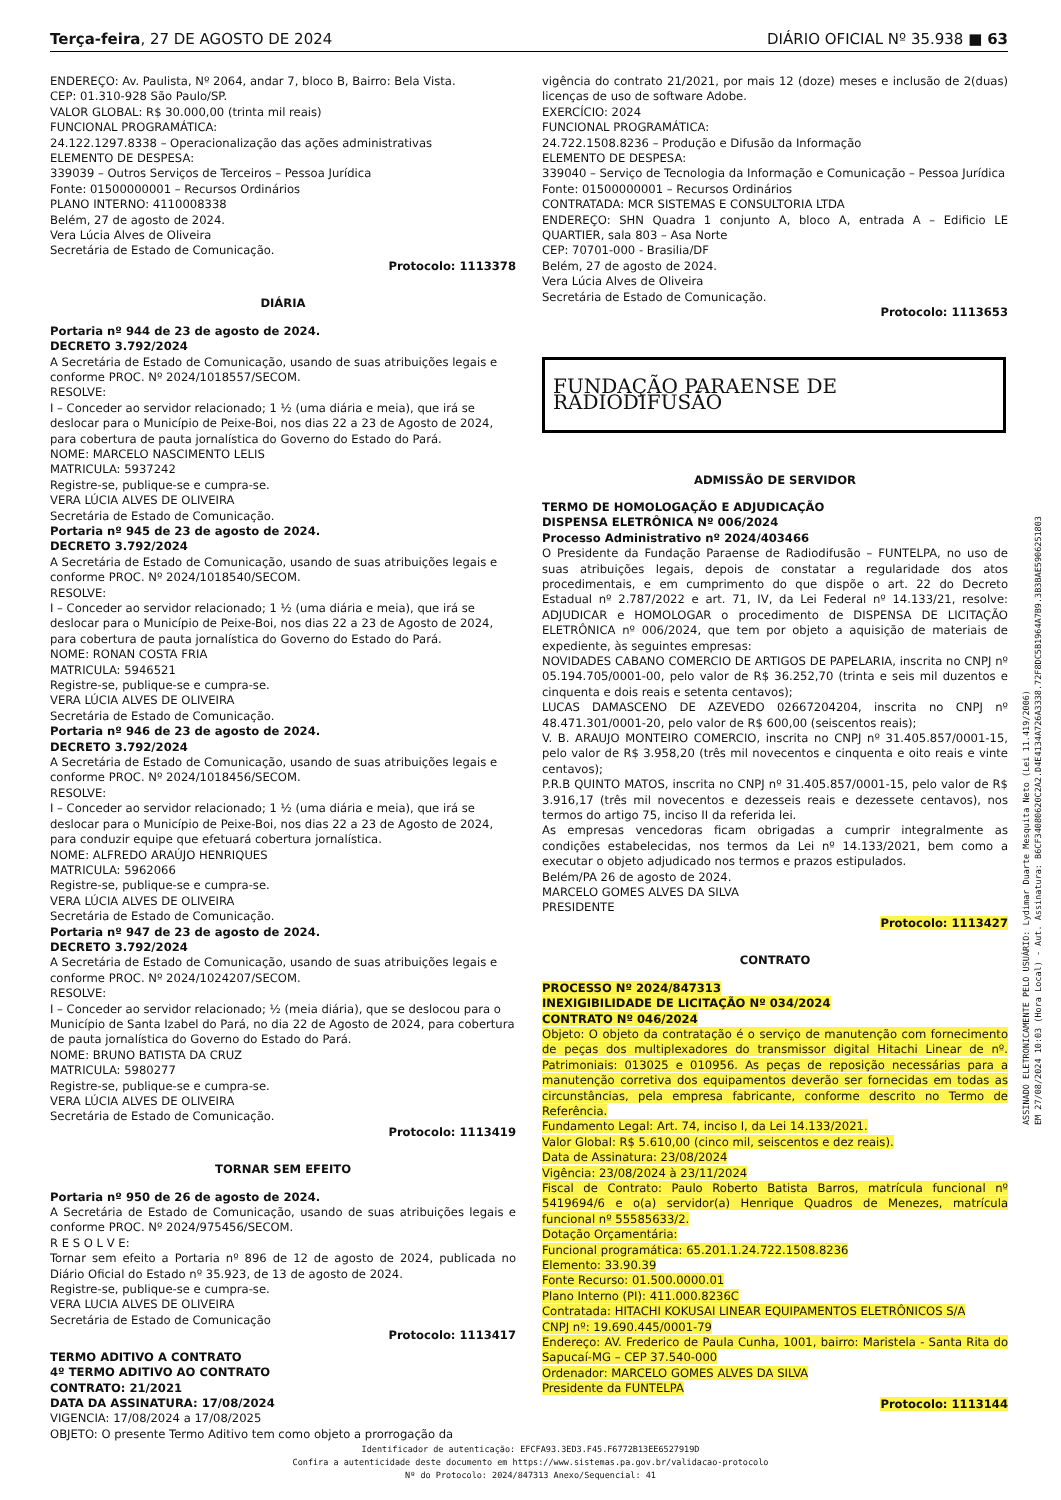Terça-feira, 27 DE AGOSTO DE 2024 DIÁRIO OFICIAL Nº 35.938 ■ 63
ENDEREÇO: Av. Paulista, Nº 2064, andar 7, bloco B, Bairro: Bela Vista.
CEP: 01.310-928 São Paulo/SP.
VALOR GLOBAL: R$ 30.000,00 (trinta mil reais)
FUNCIONAL PROGRAMÁTICA:
24.122.1297.8338 – Operacionalização das ações administrativas
ELEMENTO DE DESPESA:
339039 – Outros Serviços de Terceiros – Pessoa Jurídica
Fonte: 01500000001 – Recursos Ordinários
PLANO INTERNO: 4110008338
Belém, 27 de agosto de 2024.
Vera Lúcia Alves de Oliveira
Secretária de Estado de Comunicação.
Protocolo: 1113378
DIÁRIA
Portaria nº 944 de 23 de agosto de 2024.
DECRETO 3.792/2024
A Secretária de Estado de Comunicação, usando de suas atribuições legais e conforme PROC. Nº 2024/1018557/SECOM.
RESOLVE:
I – Conceder ao servidor relacionado; 1 ½ (uma diária e meia), que irá se deslocar para o Município de Peixe-Boi, nos dias 22 a 23 de Agosto de 2024, para cobertura de pauta jornalística do Governo do Estado do Pará.
NOME: MARCELO NASCIMENTO LELIS
MATRICULA: 5937242
Registre-se, publique-se e cumpra-se.
VERA LÚCIA ALVES DE OLIVEIRA
Secretária de Estado de Comunicação.
Portaria nº 945 de 23 de agosto de 2024.
DECRETO 3.792/2024
A Secretária de Estado de Comunicação, usando de suas atribuições legais e conforme PROC. Nº 2024/1018540/SECOM.
RESOLVE:
I – Conceder ao servidor relacionado; 1 ½ (uma diária e meia), que irá se deslocar para o Município de Peixe-Boi, nos dias 22 a 23 de Agosto de 2024, para cobertura de pauta jornalística do Governo do Estado do Pará.
NOME: RONAN COSTA FRIA
MATRICULA: 5946521
Registre-se, publique-se e cumpra-se.
VERA LÚCIA ALVES DE OLIVEIRA
Secretária de Estado de Comunicação.
Portaria nº 946 de 23 de agosto de 2024.
DECRETO 3.792/2024
A Secretária de Estado de Comunicação, usando de suas atribuições legais e conforme PROC. Nº 2024/1018456/SECOM.
RESOLVE:
I – Conceder ao servidor relacionado; 1 ½ (uma diária e meia), que irá se deslocar para o Município de Peixe-Boi, nos dias 22 a 23 de Agosto de 2024, para conduzir equipe que efetuará cobertura jornalística.
NOME: ALFREDO ARAÚJO HENRIQUES
MATRICULA: 5962066
Registre-se, publique-se e cumpra-se.
VERA LÚCIA ALVES DE OLIVEIRA
Secretária de Estado de Comunicação.
Portaria nº 947 de 23 de agosto de 2024.
DECRETO 3.792/2024
A Secretária de Estado de Comunicação, usando de suas atribuições legais e conforme PROC. Nº 2024/1024207/SECOM.
RESOLVE:
I – Conceder ao servidor relacionado; ½ (meia diária), que se deslocou para o Município de Santa Izabel do Pará, no dia 22 de Agosto de 2024, para cobertura de pauta jornalística do Governo do Estado do Pará.
NOME: BRUNO BATISTA DA CRUZ
MATRICULA: 5980277
Registre-se, publique-se e cumpra-se.
VERA LÚCIA ALVES DE OLIVEIRA
Secretária de Estado de Comunicação.
Protocolo: 1113419
TORNAR SEM EFEITO
Portaria nº 950 de 26 de agosto de 2024.
A Secretária de Estado de Comunicação, usando de suas atribuições legais e conforme PROC. Nº 2024/975456/SECOM.
R E S O L V E:
Tornar sem efeito a Portaria nº 896 de 12 de agosto de 2024, publicada no Diário Oficial do Estado nº 35.923, de 13 de agosto de 2024.
Registre-se, publique-se e cumpra-se.
VERA LUCIA ALVES DE OLIVEIRA
Secretária de Estado de Comunicação
Protocolo: 1113417
TERMO ADITIVO A CONTRATO
4º TERMO ADITIVO AO CONTRATO
CONTRATO: 21/2021
DATA DA ASSINATURA: 17/08/2024
VIGENCIA: 17/08/2024 a 17/08/2025
OBJETO: O presente Termo Aditivo tem como objeto a prorrogação da
vigência do contrato 21/2021, por mais 12 (doze) meses e inclusão de 2(duas) licenças de uso de software Adobe.
EXERCÍCIO: 2024
FUNCIONAL PROGRAMÁTICA:
24.722.1508.8236 – Produção e Difusão da Informação
ELEMENTO DE DESPESA:
339040 – Serviço de Tecnologia da Informação e Comunicação – Pessoa Jurídica
Fonte: 01500000001 – Recursos Ordinários
CONTRATADA: MCR SISTEMAS E CONSULTORIA LTDA
ENDEREÇO: SHN Quadra 1 conjunto A, bloco A, entrada A – Edificio LE QUARTIER, sala 803 – Asa Norte
CEP: 70701-000 - Brasilia/DF
Belém, 27 de agosto de 2024.
Vera Lúcia Alves de Oliveira
Secretária de Estado de Comunicação.
Protocolo: 1113653
FUNDAÇÃO PARAENSE DE RADIODIFUSÃO
ADMISSÃO DE SERVIDOR
TERMO DE HOMOLOGAÇÃO E ADJUDICAÇÃO
DISPENSA ELETRÔNICA Nº 006/2024
Processo Administrativo nº 2024/403466
O Presidente da Fundação Paraense de Radiodifusão – FUNTELPA, no uso de suas atribuições legais, depois de constatar a regularidade dos atos procedimentais, e em cumprimento do que dispõe o art. 22 do Decreto Estadual nº 2.787/2022 e art. 71, IV, da Lei Federal nº 14.133/21, resolve: ADJUDICAR e HOMOLOGAR o procedimento de DISPENSA DE LICITAÇÃO ELETRÔNICA nº 006/2024, que tem por objeto a aquisição de materiais de expediente, às seguintes empresas:
NOVIDADES CABANO COMERCIO DE ARTIGOS DE PAPELARIA, inscrita no CNPJ nº 05.194.705/0001-00, pelo valor de R$ 36.252,70 (trinta e seis mil duzentos e cinquenta e dois reais e setenta centavos);
LUCAS DAMASCENO DE AZEVEDO 02667204204, inscrita no CNPJ nº 48.471.301/0001-20, pelo valor de R$ 600,00 (seiscentos reais);
V. B. ARAUJO MONTEIRO COMERCIO, inscrita no CNPJ nº 31.405.857/0001-15, pelo valor de R$ 3.958,20 (três mil novecentos e cinquenta e oito reais e vinte centavos);
P.R.B QUINTO MATOS, inscrita no CNPJ nº 31.405.857/0001-15, pelo valor de R$ 3.916,17 (três mil novecentos e dezesseis reais e dezessete centavos), nos termos do artigo 75, inciso II da referida lei.
As empresas vencedoras ficam obrigadas a cumprir integralmente as condições estabelecidas, nos termos da Lei nº 14.133/2021, bem como a executar o objeto adjudicado nos termos e prazos estipulados.
Belém/PA 26 de agosto de 2024.
MARCELO GOMES ALVES DA SILVA
PRESIDENTE
Protocolo: 1113427
CONTRATO
PROCESSO Nº 2024/847313
INEXIGIBILIDADE DE LICITAÇÃO Nº 034/2024
CONTRATO Nº 046/2024
Objeto: O objeto da contratação é o serviço de manutenção com fornecimento de peças dos multiplexadores do transmissor digital Hitachi Linear de nº. Patrimoniais: 013025 e 010956. As peças de reposição necessárias para a manutenção corretiva dos equipamentos deverão ser fornecidas em todas as circunstâncias, pela empresa fabricante, conforme descrito no Termo de Referência.
Fundamento Legal: Art. 74, inciso I, da Lei 14.133/2021.
Valor Global: R$ 5.610,00 (cinco mil, seiscentos e dez reais).
Data de Assinatura: 23/08/2024
Vigência: 23/08/2024 à 23/11/2024
Fiscal de Contrato: Paulo Roberto Batista Barros, matrícula funcional nº 5419694/6 e o(a) servidor(a) Henrique Quadros de Menezes, matrícula funcional nº 55585633/2.
Dotação Orçamentária:
Funcional programática: 65.201.1.24.722.1508.8236
Elemento: 33.90.39
Fonte Recurso: 01.500.0000.01
Plano Interno (PI): 411.000.8236C
Contratada: HITACHI KOKUSAI LINEAR EQUIPAMENTOS ELETRÔNICOS S/A
CNPJ nº: 19.690.445/0001-79
Endereço: AV. Frederico de Paula Cunha, 1001, bairro: Maristela - Santa Rita do Sapucaí-MG – CEP 37.540-000
Ordenador: MARCELO GOMES ALVES DA SILVA
Presidente da FUNTELPA
Protocolo: 1113144
ASSINADO ELETRONICAMENTE PELO USUÁRIO: Lydimar Duarte Mesquita Neto (Lei 11.419/2006)
EM 27/08/2024 10:03 (Hora Local) - Aut. Assinatura: B6CF34080620C2A2.D4E4134A726A3338.72F8DC5B1964A7B9.3B3BAE5906251803
Identificador de autenticação: EFCFA93.3ED3.F45.F6772B13EE6527919D
Confira a autenticidade deste documento em https://www.sistemas.pa.gov.br/validacao-protocolo
Nº do Protocolo: 2024/847313 Anexo/Sequencial: 41